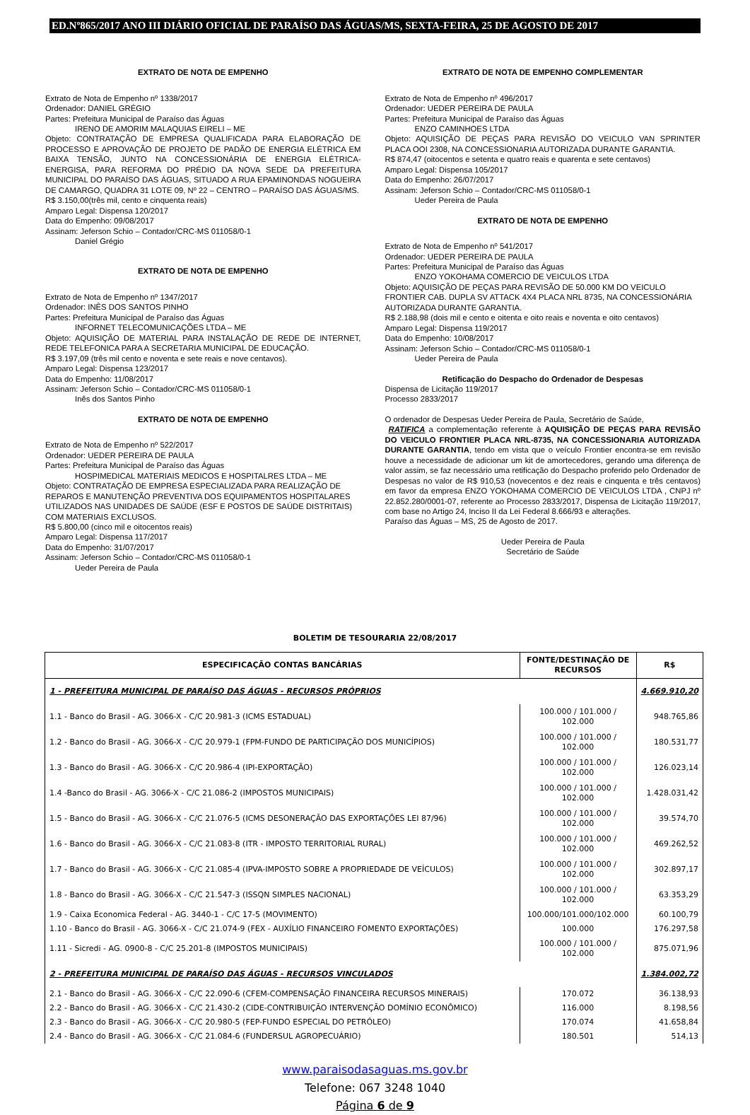ED.Nº865/2017 ANO III DIÁRIO OFICIAL DE PARAÍSO DAS ÁGUAS/MS, SEXTA-FEIRA, 25 DE AGOSTO DE 2017
EXTRATO DE NOTA DE EMPENHO
Extrato de Nota de Empenho nº 1338/2017
Ordenador: DANIEL GRÉGIO
Partes: Prefeitura Municipal de Paraíso das Águas
IRENO DE AMORIM MALAQUIAS EIRELI – ME
Objeto: CONTRATAÇÃO DE EMPRESA QUALIFICADA PARA ELABORAÇÃO DE PROCESSO E APROVAÇÃO DE PROJETO DE PADÃO DE ENERGIA ELÉTRICA EM BAIXA TENSÃO, JUNTO NA CONCESSIONÁRIA DE ENERGIA ELÉTRICA- ENERGISA, PARA REFORMA DO PRÉDIO DA NOVA SEDE DA PREFEITURA MUNICIPAL DO PARAÍSO DAS ÁGUAS, SITUADO A RUA EPAMINONDAS NOGUEIRA DE CAMARGO, QUADRA 31 LOTE 09, Nº 22 – CENTRO – PARAÍSO DAS ÁGUAS/MS.
R$ 3.150,00(três mil, cento e cinquenta reais)
Amparo Legal: Dispensa 120/2017
Data do Empenho: 09/08/2017
Assinam: Jeferson Schio – Contador/CRC-MS 011058/0-1
Daniel Grégio
EXTRATO DE NOTA DE EMPENHO
Extrato de Nota de Empenho nº 1347/2017
Ordenador: INÊS DOS SANTOS PINHO
Partes: Prefeitura Municipal de Paraíso das Águas
INFORNET TELECOMUNICAÇÕES LTDA – ME
Objeto: AQUISIÇÃO DE MATERIAL PARA INSTALAÇÃO DE REDE DE INTERNET, REDE TELEFONICA PARA A SECRETARIA MUNICIPAL DE EDUCAÇÃO.
R$ 3.197,09 (três mil cento e noventa e sete reais e nove centavos).
Amparo Legal: Dispensa 123/2017
Data do Empenho: 11/08/2017
Assinam: Jeferson Schio – Contador/CRC-MS 011058/0-1
Inês dos Santos Pinho
EXTRATO DE NOTA DE EMPENHO
Extrato de Nota de Empenho nº 522/2017
Ordenador: UEDER PEREIRA DE PAULA
Partes: Prefeitura Municipal de Paraíso das Águas
HOSPIMEDICAL MATERIAIS MEDICOS E HOSPITALRES LTDA – ME
Objeto: CONTRATAÇÃO DE EMPRESA ESPECIALIZADA PARA REALIZAÇÃO DE REPAROS E MANUTENÇÃO PREVENTIVA DOS EQUIPAMENTOS HOSPITALARES UTILIZADOS NAS UNIDADES DE SAÚDE (ESF E POSTOS DE SAÚDE DISTRITAIS) COM MATERIAIS EXCLUSOS.
R$ 5.800,00 (cinco mil e oitocentos reais)
Amparo Legal: Dispensa 117/2017
Data do Empenho: 31/07/2017
Assinam: Jeferson Schio – Contador/CRC-MS 011058/0-1
Ueder Pereira de Paula
EXTRATO DE NOTA DE EMPENHO COMPLEMENTAR
Extrato de Nota de Empenho nº 496/2017
Ordenador: UEDER PEREIRA DE PAULA
Partes: Prefeitura Municipal de Paraíso das Águas
ENZO CAMINHOES LTDA
Objeto: AQUISIÇÃO DE PEÇAS PARA REVISÃO DO VEICULO VAN SPRINTER PLACA OOI 2308, NA CONCESSIONARIA AUTORIZADA DURANTE GARANTIA.
R$ 874,47 (oitocentos e setenta e quatro reais e quarenta e sete centavos)
Amparo Legal: Dispensa 105/2017
Data do Empenho: 26/07/2017
Assinam: Jeferson Schio – Contador/CRC-MS 011058/0-1
Ueder Pereira de Paula
EXTRATO DE NOTA DE EMPENHO
Extrato de Nota de Empenho nº 541/2017
Ordenador: UEDER PEREIRA DE PAULA
Partes: Prefeitura Municipal de Paraíso das Águas
ENZO YOKOHAMA COMERCIO DE VEICULOS LTDA
Objeto: AQUISIÇÃO DE PEÇAS PARA REVISÃO DE 50.000 KM DO VEICULO FRONTIER CAB. DUPLA SV ATTACK 4X4 PLACA NRL 8735, NA CONCESSIONÁRIA AUTORIZADA DURANTE GARANTIA.
R$ 2.188,98 (dois mil e cento e oitenta e oito reais e noventa e oito centavos)
Amparo Legal: Dispensa 119/2017
Data do Empenho: 10/08/2017
Assinam: Jeferson Schio – Contador/CRC-MS 011058/0-1
Ueder Pereira de Paula
Retificação do Despacho do Ordenador de Despesas
Dispensa de Licitação 119/2017
Processo 2833/2017
O ordenador de Despesas Ueder Pereira de Paula, Secretário de Saúde,
RATIFICA a complementação referente à AQUISIÇÃO DE PEÇAS PARA REVISÃO DO VEICULO FRONTIER PLACA NRL-8735, NA CONCESSIONARIA AUTORIZADA DURANTE GARANTIA, tendo em vista que o veículo Frontier encontra-se em revisão houve a necessidade de adicionar um kit de amortecedores, gerando uma diferença de valor assim, se faz necessário uma retificação do Despacho proferido pelo Ordenador de Despesas no valor de R$ 910,53 (novecentos e dez reais e cinquenta e três centavos) em favor da empresa ENZO YOKOHAMA COMERCIO DE VEICULOS LTDA , CNPJ nº 22.852.280/0001-07, referente ao Processo 2833/2017, Dispensa de Licitação 119/2017, com base no Artigo 24, Inciso II da Lei Federal 8.666/93 e alterações.
Paraíso das Águas – MS, 25 de Agosto de 2017.
Ueder Pereira de Paula
Secretário de Saúde
BOLETIM DE TESOURARIA 22/08/2017
| ESPECIFICAÇÃO CONTAS BANCÁRIAS | FONTE/DESTINAÇÃO DE RECURSOS | R$ |
| --- | --- | --- |
| 1 - PREFEITURA MUNICIPAL DE PARAÍSO DAS ÁGUAS - RECURSOS PRÓPRIOS | | 4.669.910,20 |
| 1.1 - Banco do Brasil - AG. 3066-X - C/C 20.981-3 (ICMS ESTADUAL) | 100.000 / 101.000 / 102.000 | 948.765,86 |
| 1.2 - Banco do Brasil - AG. 3066-X - C/C 20.979-1 (FPM-FUNDO DE PARTICIPAÇÃO DOS MUNICÍPIOS) | 100.000 / 101.000 / 102.000 | 180.531,77 |
| 1.3 - Banco do Brasil - AG. 3066-X - C/C 20.986-4 (IPI-EXPORTAÇÃO) | 100.000 / 101.000 / 102.000 | 126.023,14 |
| 1.4 -Banco do Brasil - AG. 3066-X - C/C 21.086-2 (IMPOSTOS MUNICIPAIS) | 100.000 / 101.000 / 102.000 | 1.428.031,42 |
| 1.5 - Banco do Brasil - AG. 3066-X - C/C 21.076-5 (ICMS DESONERAÇÃO DAS EXPORTAÇÕES LEI 87/96) | 100.000 / 101.000 / 102.000 | 39.574,70 |
| 1.6 - Banco do Brasil - AG. 3066-X - C/C 21.083-8 (ITR - IMPOSTO TERRITORIAL RURAL) | 100.000 / 101.000 / 102.000 | 469.262,52 |
| 1.7 - Banco do Brasil - AG. 3066-X - C/C 21.085-4 (IPVA-IMPOSTO SOBRE A PROPRIEDADE DE VEÍCULOS) | 100.000 / 101.000 / 102.000 | 302.897,17 |
| 1.8 - Banco do Brasil - AG. 3066-X - C/C 21.547-3 (ISSQN SIMPLES NACIONAL) | 100.000 / 101.000 / 102.000 | 63.353,29 |
| 1.9 - Caixa Economica Federal - AG. 3440-1 - C/C 17-5 (MOVIMENTO) | 100.000/101.000/102.000 | 60.100,79 |
| 1.10 - Banco do Brasil - AG. 3066-X - C/C 21.074-9 (FEX - AUXÍLIO FINANCEIRO FOMENTO EXPORTAÇÕES) | 100.000 | 176.297,58 |
| 1.11 - Sicredi - AG. 0900-8 - C/C 25.201-8 (IMPOSTOS MUNICIPAIS) | 100.000 / 101.000 / 102.000 | 875.071,96 |
| 2 - PREFEITURA MUNICIPAL DE PARAÍSO DAS ÁGUAS - RECURSOS VINCULADOS | | 1.384.002,72 |
| 2.1 - Banco do Brasil - AG. 3066-X - C/C 22.090-6 (CFEM-COMPENSAÇÃO FINANCEIRA RECURSOS MINERAIS) | 170.072 | 36.138,93 |
| 2.2 - Banco do Brasil - AG. 3066-X - C/C 21.430-2 (CIDE-CONTRIBUIÇÃO INTERVENÇÃO DOMÍNIO ECONÔMICO) | 116.000 | 8.198,56 |
| 2.3 - Banco do Brasil - AG. 3066-X - C/C 20.980-5 (FEP-FUNDO ESPECIAL DO PETRÓLEO) | 170.074 | 41.658,84 |
| 2.4 - Banco do Brasil - AG. 3066-X - C/C 21.084-6 (FUNDERSUL AGROPECUÁRIO) | 180.501 | 514,13 |
www.paraisodasaguas.ms.gov.br
Telefone: 067 3248 1040
Página 6 de 9